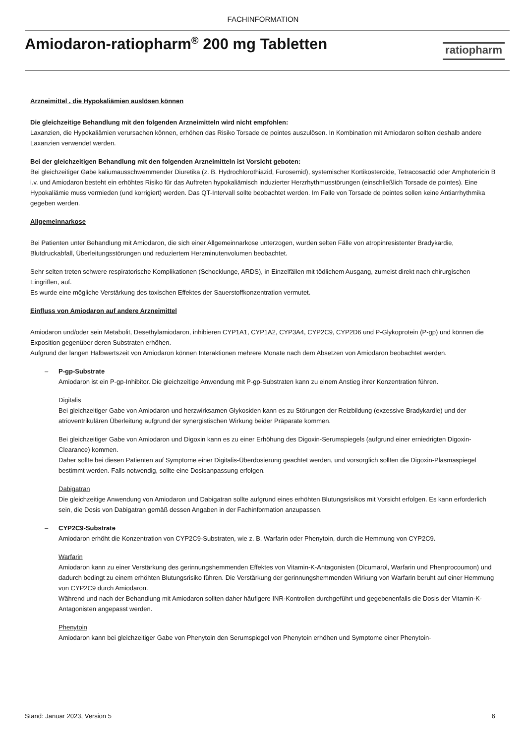FACHINFORMATION
Amiodaron-ratiopharm<sup>®</sup> 200 mg Tabletten
ratiopharm
Arzneimittel , die Hypokaliämien auslösen können
Die gleichzeitige Behandlung mit den folgenden Arzneimitteln wird nicht empfohlen:
Laxanzien, die Hypokaliämien verursachen können, erhöhen das Risiko Torsade de pointes auszulösen. In Kombination mit Amiodaron sollten deshalb andere Laxanzien verwendet werden.
Bei der gleichzeitigen Behandlung mit den folgenden Arzneimitteln ist Vorsicht geboten:
Bei gleichzeitiger Gabe kaliumausschwemmender Diuretika (z. B. Hydrochlorothiazid, Furosemid), systemischer Kortikosteroide, Tetracosactid oder Amphotericin B i.v. und Amiodaron besteht ein erhöhtes Risiko für das Auftreten hypokaliämisch induzierter Herzrhythmusstörungen (einschließlich Torsade de pointes). Eine Hypokaliämie muss vermieden (und korrigiert) werden. Das QT-Intervall sollte beobachtet werden. Im Falle von Torsade de pointes sollen keine Antiarrhythmika gegeben werden.
Allgemeinnarkose
Bei Patienten unter Behandlung mit Amiodaron, die sich einer Allgemeinnarkose unterzogen, wurden selten Fälle von atropinresistenter Bradykardie, Blutdruckabfall, Überleitungsstörungen und reduziertem Herzminutenvolumen beobachtet.
Sehr selten treten schwere respiratorische Komplikationen (Schocklunge, ARDS), in Einzelfällen mit tödlichem Ausgang, zumeist direkt nach chirurgischen Eingriffen, auf.
Es wurde eine mögliche Verstärkung des toxischen Effektes der Sauerstoffkonzentration vermutet.
Einfluss von Amiodaron auf andere Arzneimittel
Amiodaron und/oder sein Metabolit, Desethylamiodaron, inhibieren CYP1A1, CYP1A2, CYP3A4, CYP2C9, CYP2D6 und P-Glykoprotein (P-gp) und können die Exposition gegenüber deren Substraten erhöhen.
Aufgrund der langen Halbwertszeit von Amiodaron können Interaktionen mehrere Monate nach dem Absetzen von Amiodaron beobachtet werden.
– P-gp-Substrate
Amiodaron ist ein P-gp-Inhibitor. Die gleichzeitige Anwendung mit P-gp-Substraten kann zu einem Anstieg ihrer Konzentration führen.
Digitalis
Bei gleichzeitiger Gabe von Amiodaron und herzwirksamen Glykosiden kann es zu Störungen der Reizbildung (exzessive Bradykardie) und der atrioventrikulären Überleitung aufgrund der synergistischen Wirkung beider Präparate kommen.
Bei gleichzeitiger Gabe von Amiodaron und Digoxin kann es zu einer Erhöhung des Digoxin-Serumspiegels (aufgrund einer erniedrigten Digoxin-Clearance) kommen.
Daher sollte bei diesen Patienten auf Symptome einer Digitalis-Überdosierung geachtet werden, und vorsorglich sollten die Digoxin-Plasmaspiegel bestimmt werden. Falls notwendig, sollte eine Dosisanpassung erfolgen.
Dabigatran
Die gleichzeitige Anwendung von Amiodaron und Dabigatran sollte aufgrund eines erhöhten Blutungsrisikos mit Vorsicht erfolgen. Es kann erforderlich sein, die Dosis von Dabigatran gemäß dessen Angaben in der Fachinformation anzupassen.
– CYP2C9-Substrate
Amiodaron erhöht die Konzentration von CYP2C9-Substraten, wie z. B. Warfarin oder Phenytoin, durch die Hemmung von CYP2C9.
Warfarin
Amiodaron kann zu einer Verstärkung des gerinnungshemmenden Effektes von Vitamin-K-Antagonisten (Dicumarol, Warfarin und Phenprocoumon) und dadurch bedingt zu einem erhöhten Blutungsrisiko führen. Die Verstärkung der gerinnungshemmenden Wirkung von Warfarin beruht auf einer Hemmung von CYP2C9 durch Amiodaron.
Während und nach der Behandlung mit Amiodaron sollten daher häufigere INR-Kontrollen durchgeführt und gegebenenfalls die Dosis der Vitamin-K-Antagonisten angepasst werden.
Phenytoin
Amiodaron kann bei gleichzeitiger Gabe von Phenytoin den Serumspiegel von Phenytoin erhöhen und Symptome einer Phenytoin-
Stand: Januar 2023, Version 5 6